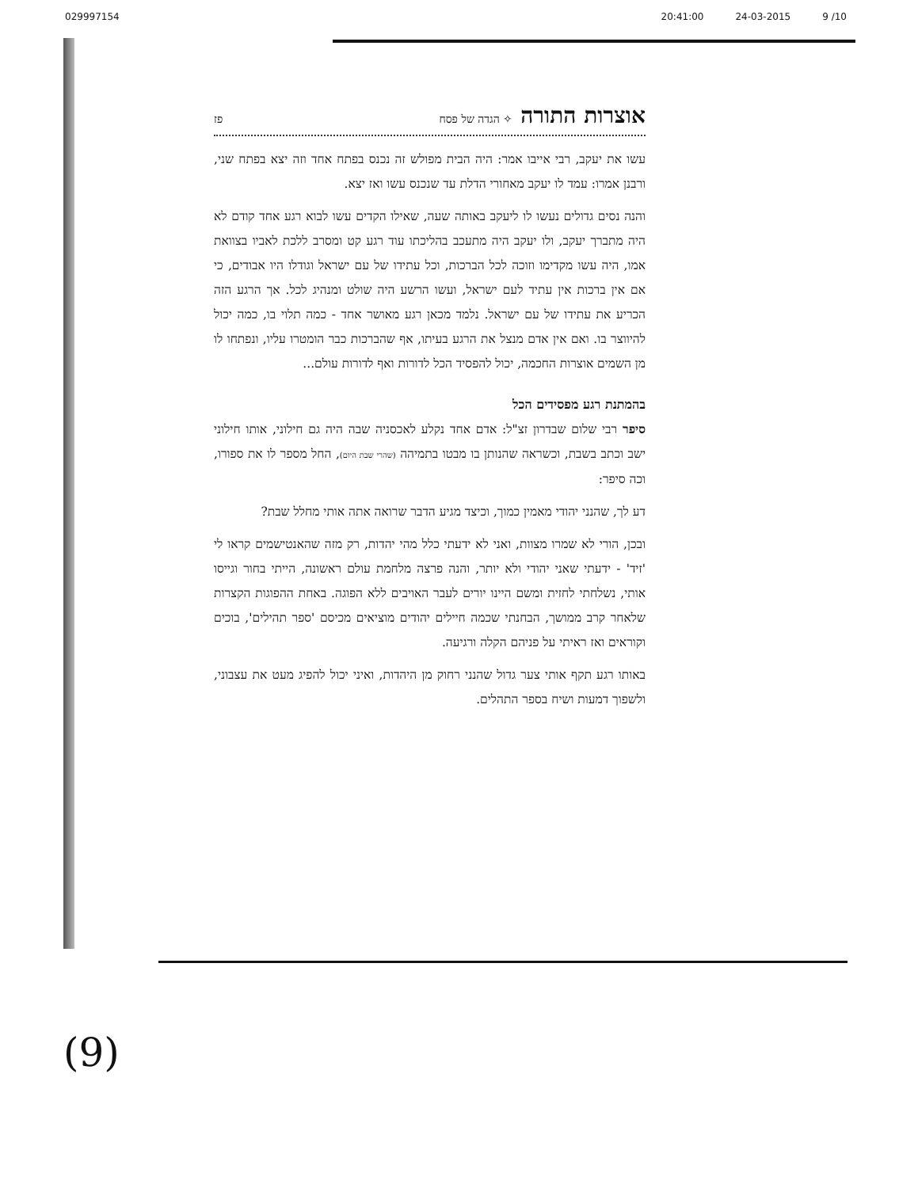029997154 20:41:00 24-03-2015 9 /10
אוצרות התורה ✧ הגדה של פסח פז
עשו את יעקב, רבי אייבו אמר: היה הבית מפולש זה נכנס בפתח אחד וזה יצא בפתח שני, ורבנן אמרו: עמד לו יעקב מאחורי הדלת עד שנכנס עשו ואז יצא.
והנה נסים גדולים נעשו לו ליעקב באותה שעה, שאילו הקדים עשו לבוא רגע אחד קודם לא היה מתברך יעקב, ולו יעקב היה מתעכב בהליכתו עוד רגע קט ומסרב ללכת לאביו בצוואת אמו, היה עשו מקדימו וזוכה לכל הברכות, וכל עתידו של עם ישראל וגודלו היו אבודים, כי אם אין ברכות אין עתיד לעם ישראל, ועשו הרשע היה שולט ומנהיג לכל. אך הרגע הזה הכריע את עתידו של עם ישראל. נלמד מכאן רגע מאושר אחד - כמה תלוי בו, כמה יכול להיווצר בו. ואם אין אדם מנצל את הרגע בעיתו, אף שהברכות כבר הומטרו עליו, ונפתחו לו מן השמים אוצרות החכמה, יכול להפסיד הכל לדורות ואף לדורות עולם...
בהמתנת רגע מפסידים הכל
סיפר רבי שלום שבדרון זצ"ל: אדם אחד נקלע לאכסניה שבה היה גם חילוני, אותו חילוני ישב וכתב בשבת, וכשראה שהנותן בו מבטו בתמיהה (שהרי שבת היום), החל מספר לו את ספורו, וכה סיפר:
דע לך, שהנני יהודי מאמין כמוך, וכיצד מגיע הדבר שרואה אתה אותי מחלל שבת?
ובכן, הורי לא שמרו מצוות, ואני לא ידעתי כלל מהי יהדות, רק מזה שהאנטישמים קראו לי 'זיד' - ידעתי שאני יהודי ולא יותר, והנה פרצה מלחמת עולם ראשונה, הייתי בחור וגייסו אותי, נשלחתי לחזית ומשם היינו יורים לעבר האויבים ללא הפוגה. באחת ההפוגות הקצרות שלאחר קרב ממושך, הבחנתי שכמה חיילים יהודים מוציאים מכיסם 'ספר תהילים', בוכים וקוראים ואז ראיתי על פניהם הקלה ורגיעה.
באותו רגע תקף אותי צער גדול שהנני רחוק מן היהדות, ואיני יכול להפיג מעט את עצבוני, ולשפוך דמעות ושיח בספר התהלים.
(9)